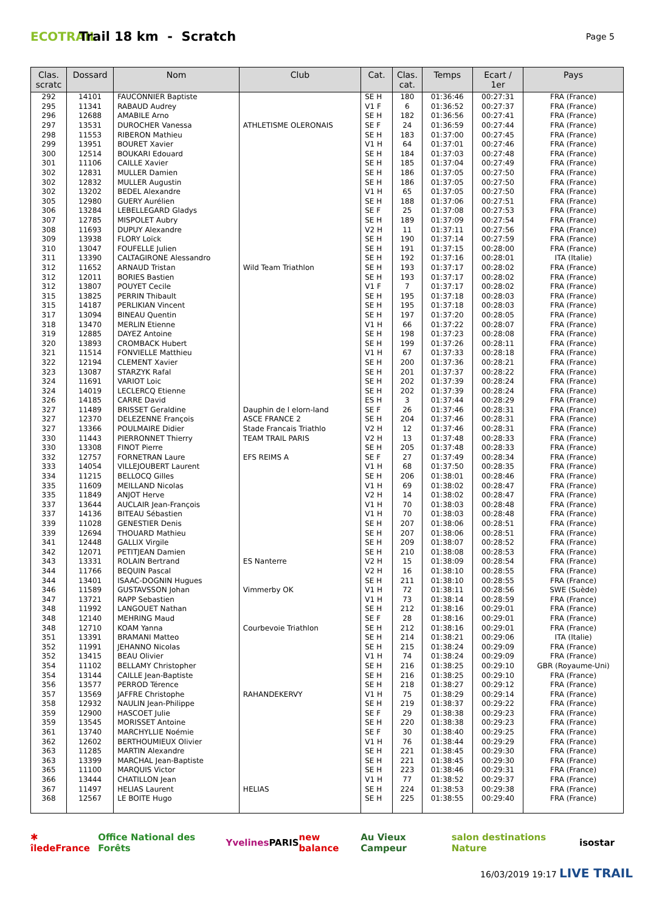ECOTRAIL
Trail 18 km - Scratch
Page 5
| Clas. scratc | Dossard | Nom | Club | Cat. | Clas. cat. | Temps | Ecart / 1er | Pays |
| --- | --- | --- | --- | --- | --- | --- | --- | --- |
| 292 | 14101 | FAUCONNIER Baptiste | | SE H | 180 | 01:36:46 | 00:27:31 | FRA (France) |
| 295 | 11341 | RABAUD Audrey | | V1 F | 6 | 01:36:52 | 00:27:37 | FRA (France) |
| 296 | 12688 | AMABILE Arno | | SE H | 182 | 01:36:56 | 00:27:41 | FRA (France) |
| 297 | 13531 | DUROCHER Vanessa | ATHLETISME OLERONAIS | SE F | 24 | 01:36:59 | 00:27:44 | FRA (France) |
| 298 | 11553 | RIBERON Mathieu | | SE H | 183 | 01:37:00 | 00:27:45 | FRA (France) |
| 299 | 13951 | BOURET Xavier | | V1 H | 64 | 01:37:01 | 00:27:46 | FRA (France) |
| 300 | 12514 | BOUKARI Edouard | | SE H | 184 | 01:37:03 | 00:27:48 | FRA (France) |
| 301 | 11106 | CAILLE Xavier | | SE H | 185 | 01:37:04 | 00:27:49 | FRA (France) |
| 302 | 12831 | MULLER Damien | | SE H | 186 | 01:37:05 | 00:27:50 | FRA (France) |
| 302 | 12832 | MULLER Augustin | | SE H | 186 | 01:37:05 | 00:27:50 | FRA (France) |
| 302 | 13202 | BEDEL Alexandre | | V1 H | 65 | 01:37:05 | 00:27:50 | FRA (France) |
| 305 | 12980 | GUERY Aurélien | | SE H | 188 | 01:37:06 | 00:27:51 | FRA (France) |
| 306 | 13284 | LEBELLEGARD Gladys | | SE F | 25 | 01:37:08 | 00:27:53 | FRA (France) |
| 307 | 12785 | MISPOLET Aubry | | SE H | 189 | 01:37:09 | 00:27:54 | FRA (France) |
| 308 | 11693 | DUPUY Alexandre | | V2 H | 11 | 01:37:11 | 00:27:56 | FRA (France) |
| 309 | 13938 | FLORY Loïck | | SE H | 190 | 01:37:14 | 00:27:59 | FRA (France) |
| 310 | 13047 | FOUFELLE Julien | | SE H | 191 | 01:37:15 | 00:28:00 | FRA (France) |
| 311 | 13390 | CALTAGIRONE Alessandro | | SE H | 192 | 01:37:16 | 00:28:01 | ITA (Italie) |
| 312 | 11652 | ARNAUD Tristan | Wild Team Triathlon | SE H | 193 | 01:37:17 | 00:28:02 | FRA (France) |
| 312 | 12011 | BORIES Bastien | | SE H | 193 | 01:37:17 | 00:28:02 | FRA (France) |
| 312 | 13807 | POUYET Cecile | | V1 F | 7 | 01:37:17 | 00:28:02 | FRA (France) |
| 315 | 13825 | PERRIN Thibault | | SE H | 195 | 01:37:18 | 00:28:03 | FRA (France) |
| 315 | 14187 | PERLIKIAN Vincent | | SE H | 195 | 01:37:18 | 00:28:03 | FRA (France) |
| 317 | 13094 | BINEAU Quentin | | SE H | 197 | 01:37:20 | 00:28:05 | FRA (France) |
| 318 | 13470 | MERLIN Etienne | | V1 H | 66 | 01:37:22 | 00:28:07 | FRA (France) |
| 319 | 12885 | DAYEZ Antoine | | SE H | 198 | 01:37:23 | 00:28:08 | FRA (France) |
| 320 | 13893 | CROMBACK Hubert | | SE H | 199 | 01:37:26 | 00:28:11 | FRA (France) |
| 321 | 11514 | FONVIELLE Matthieu | | V1 H | 67 | 01:37:33 | 00:28:18 | FRA (France) |
| 322 | 12194 | CLEMENT Xavier | | SE H | 200 | 01:37:36 | 00:28:21 | FRA (France) |
| 323 | 13087 | STARZYK Rafal | | SE H | 201 | 01:37:37 | 00:28:22 | FRA (France) |
| 324 | 11691 | VARIOT Loic | | SE H | 202 | 01:37:39 | 00:28:24 | FRA (France) |
| 324 | 14019 | LECLERCQ Etienne | | SE H | 202 | 01:37:39 | 00:28:24 | FRA (France) |
| 326 | 14185 | CARRE David | | ES H | 3 | 01:37:44 | 00:28:29 | FRA (France) |
| 327 | 11489 | BRISSET Geraldine | Dauphin de l elorn-land | SE F | 26 | 01:37:46 | 00:28:31 | FRA (France) |
| 327 | 12370 | DELEZENNE François | ASCE FRANCE 2 | SE H | 204 | 01:37:46 | 00:28:31 | FRA (France) |
| 327 | 13366 | POULMAIRE Didier | Stade Francais Triathlo | V2 H | 12 | 01:37:46 | 00:28:31 | FRA (France) |
| 330 | 11443 | PIERRONNET Thierry | TEAM TRAIL PARIS | V2 H | 13 | 01:37:48 | 00:28:33 | FRA (France) |
| 330 | 13308 | FINOT Pierre | | SE H | 205 | 01:37:48 | 00:28:33 | FRA (France) |
| 332 | 12757 | FORNETRAN Laure | EFS REIMS A | SE F | 27 | 01:37:49 | 00:28:34 | FRA (France) |
| 333 | 14054 | VILLEJOUBERT Laurent | | V1 H | 68 | 01:37:50 | 00:28:35 | FRA (France) |
| 334 | 11215 | BELLOCQ Gilles | | SE H | 206 | 01:38:01 | 00:28:46 | FRA (France) |
| 335 | 11609 | MEILLAND Nicolas | | V1 H | 69 | 01:38:02 | 00:28:47 | FRA (France) |
| 335 | 11849 | ANJOT Herve | | V2 H | 14 | 01:38:02 | 00:28:47 | FRA (France) |
| 337 | 13644 | AUCLAIR Jean-François | | V1 H | 70 | 01:38:03 | 00:28:48 | FRA (France) |
| 337 | 14136 | BITEAU Sébastien | | V1 H | 70 | 01:38:03 | 00:28:48 | FRA (France) |
| 339 | 11028 | GENESTIER Denis | | SE H | 207 | 01:38:06 | 00:28:51 | FRA (France) |
| 339 | 12694 | THOUARD Mathieu | | SE H | 207 | 01:38:06 | 00:28:51 | FRA (France) |
| 341 | 12448 | GALLIX Virgile | | SE H | 209 | 01:38:07 | 00:28:52 | FRA (France) |
| 342 | 12071 | PETITJEAN Damien | | SE H | 210 | 01:38:08 | 00:28:53 | FRA (France) |
| 343 | 13331 | ROLAIN Bertrand | ES Nanterre | V2 H | 15 | 01:38:09 | 00:28:54 | FRA (France) |
| 344 | 11766 | BEQUIN Pascal | | V2 H | 16 | 01:38:10 | 00:28:55 | FRA (France) |
| 344 | 13401 | ISAAC-DOGNIN Hugues | | SE H | 211 | 01:38:10 | 00:28:55 | FRA (France) |
| 346 | 11589 | GUSTAVSSON Johan | Vimmerby OK | V1 H | 72 | 01:38:11 | 00:28:56 | SWE (Suède) |
| 347 | 13721 | RAPP Sebastien | | V1 H | 73 | 01:38:14 | 00:28:59 | FRA (France) |
| 348 | 11992 | LANGOUET Nathan | | SE H | 212 | 01:38:16 | 00:29:01 | FRA (France) |
| 348 | 12140 | MEHRING Maud | | SE F | 28 | 01:38:16 | 00:29:01 | FRA (France) |
| 348 | 12710 | KOAM Yanna | Courbevoie Triathlon | SE H | 212 | 01:38:16 | 00:29:01 | FRA (France) |
| 351 | 13391 | BRAMANI Matteo | | SE H | 214 | 01:38:21 | 00:29:06 | ITA (Italie) |
| 352 | 11991 | JEHANNO Nicolas | | SE H | 215 | 01:38:24 | 00:29:09 | FRA (France) |
| 352 | 13415 | BEAU Olivier | | V1 H | 74 | 01:38:24 | 00:29:09 | FRA (France) |
| 354 | 11102 | BELLAMY Christopher | | SE H | 216 | 01:38:25 | 00:29:10 | GBR (Royaume-Uni) |
| 354 | 13144 | CAILLE Jean-Baptiste | | SE H | 216 | 01:38:25 | 00:29:10 | FRA (France) |
| 356 | 13577 | PERROD Térence | | SE H | 218 | 01:38:27 | 00:29:12 | FRA (France) |
| 357 | 13569 | JAFFRE Christophe | RAHANDEKERVY | V1 H | 75 | 01:38:29 | 00:29:14 | FRA (France) |
| 358 | 12932 | NAULIN Jean-Philippe | | SE H | 219 | 01:38:37 | 00:29:22 | FRA (France) |
| 359 | 12900 | HASCOET Julie | | SE F | 29 | 01:38:38 | 00:29:23 | FRA (France) |
| 359 | 13545 | MORISSET Antoine | | SE H | 220 | 01:38:38 | 00:29:23 | FRA (France) |
| 361 | 13740 | MARCHYLLIE Noémie | | SE F | 30 | 01:38:40 | 00:29:25 | FRA (France) |
| 362 | 12602 | BERTHOUMIEUX Olivier | | V1 H | 76 | 01:38:44 | 00:29:29 | FRA (France) |
| 363 | 11285 | MARTIN Alexandre | | SE H | 221 | 01:38:45 | 00:29:30 | FRA (France) |
| 363 | 13399 | MARCHAL Jean-Baptiste | | SE H | 221 | 01:38:45 | 00:29:30 | FRA (France) |
| 365 | 11100 | MARQUIS Victor | | SE H | 223 | 01:38:46 | 00:29:31 | FRA (France) |
| 366 | 13444 | CHATILLON Jean | | V1 H | 77 | 01:38:52 | 00:29:37 | FRA (France) |
| 367 | 11497 | HELIAS Laurent | HELIAS | SE H | 224 | 01:38:53 | 00:29:38 | FRA (France) |
| 368 | 12567 | LE BOITE Hugo | | SE H | 225 | 01:38:55 | 00:29:40 | FRA (France) |
✱ îledeFrance Office National des Forêts Yvelines PARIS new balance Au Vieux Campeur salon destinations Nature isostar
16/03/2019 19:17 LIVE TRAIL